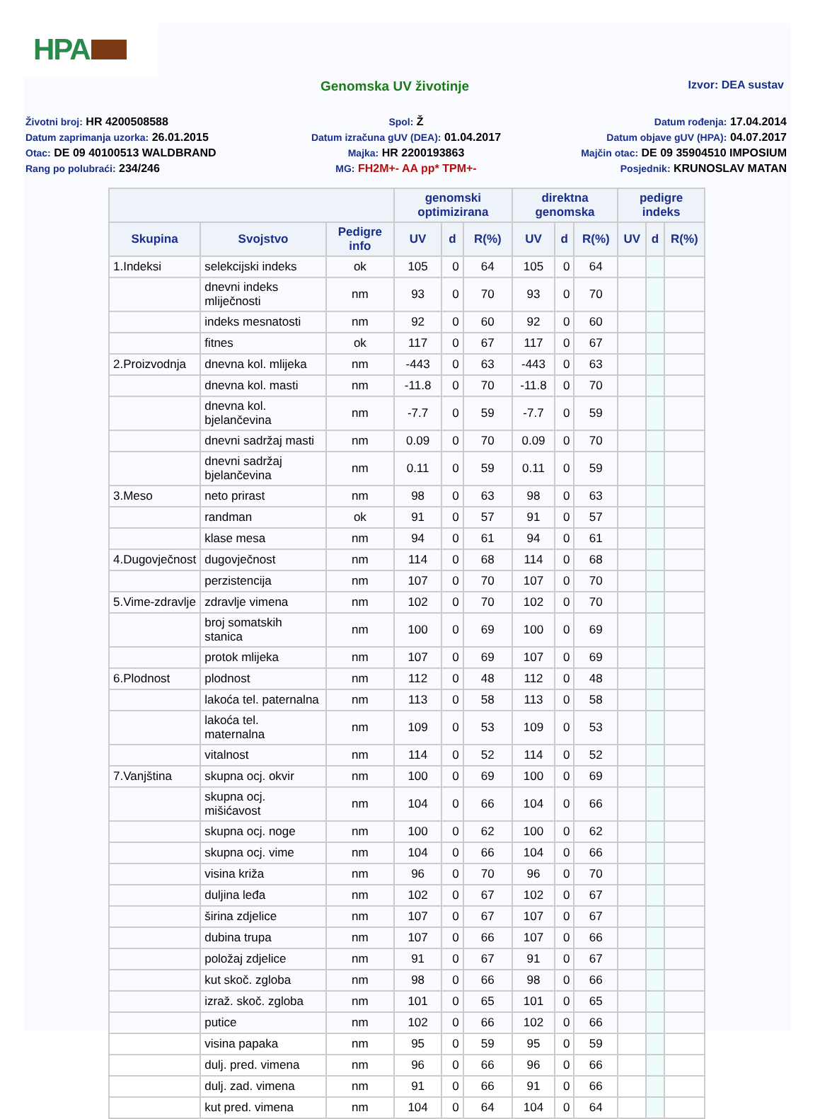HPA
Genomska UV životinje
Izvor: DEA sustav
Životni broj: HR 4200508588
Spol: Ž
Datum rođenja: 17.04.2014
Datum zaprimanja uzorka: 26.01.2015
Datum izračuna gUV (DEA): 01.04.2017
Datum objave gUV (HPA): 04.07.2017
Otac: DE 09 40100513 WALDBRAND
Majka: HR 2200193863
Majčin otac: DE 09 35904510 IMPOSIUM
Rang po polubraći: 234/246
MG: FH2M+- AA pp* TPM+-
Posjednik: KRUNOSLAV MATAN
| | | | genomski optimizirana | | | direktna genomska | | | pedigre indeks | | |
| --- | --- | --- | --- | --- | --- | --- | --- | --- | --- | --- | --- |
| Skupina | Svojstvo | Pedigre info | UV | d | R(%) | UV | d | R(%) | UV | d | R(%) |
| 1.Indeksi | selekcijski indeks | ok | 105 | 0 | 64 | 105 | 0 | 64 | | | |
| | dnevni indeks mliječnosti | nm | 93 | 0 | 70 | 93 | 0 | 70 | | | |
| | indeks mesnatosti | nm | 92 | 0 | 60 | 92 | 0 | 60 | | | |
| | fitnes | ok | 117 | 0 | 67 | 117 | 0 | 67 | | | |
| 2.Proizvodnja | dnevna kol. mlijeka | nm | -443 | 0 | 63 | -443 | 0 | 63 | | | |
| | dnevna kol. masti | nm | -11.8 | 0 | 70 | -11.8 | 0 | 70 | | | |
| | dnevna kol. bjelančevina | nm | -7.7 | 0 | 59 | -7.7 | 0 | 59 | | | |
| | dnevni sadržaj masti | nm | 0.09 | 0 | 70 | 0.09 | 0 | 70 | | | |
| | dnevni sadržaj bjelančevina | nm | 0.11 | 0 | 59 | 0.11 | 0 | 59 | | | |
| 3.Meso | neto prirast | nm | 98 | 0 | 63 | 98 | 0 | 63 | | | |
| | randman | ok | 91 | 0 | 57 | 91 | 0 | 57 | | | |
| | klase mesa | nm | 94 | 0 | 61 | 94 | 0 | 61 | | | |
| 4.Dugovječnost | dugovječnost | nm | 114 | 0 | 68 | 114 | 0 | 68 | | | |
| | perzistencija | nm | 107 | 0 | 70 | 107 | 0 | 70 | | | |
| 5.Vime-zdravlje | zdravlje vimena | nm | 102 | 0 | 70 | 102 | 0 | 70 | | | |
| | broj somatskih stanica | nm | 100 | 0 | 69 | 100 | 0 | 69 | | | |
| | protok mlijeka | nm | 107 | 0 | 69 | 107 | 0 | 69 | | | |
| 6.Plodnost | plodnost | nm | 112 | 0 | 48 | 112 | 0 | 48 | | | |
| | lakoća tel. paternalna | nm | 113 | 0 | 58 | 113 | 0 | 58 | | | |
| | lakoća tel. maternalna | nm | 109 | 0 | 53 | 109 | 0 | 53 | | | |
| | vitalnost | nm | 114 | 0 | 52 | 114 | 0 | 52 | | | |
| 7.Vanjština | skupna ocj. okvir | nm | 100 | 0 | 69 | 100 | 0 | 69 | | | |
| | skupna ocj. mišićavost | nm | 104 | 0 | 66 | 104 | 0 | 66 | | | |
| | skupna ocj. noge | nm | 100 | 0 | 62 | 100 | 0 | 62 | | | |
| | skupna ocj. vime | nm | 104 | 0 | 66 | 104 | 0 | 66 | | | |
| | visina križa | nm | 96 | 0 | 70 | 96 | 0 | 70 | | | |
| | duljina leđa | nm | 102 | 0 | 67 | 102 | 0 | 67 | | | |
| | širina zdjelice | nm | 107 | 0 | 67 | 107 | 0 | 67 | | | |
| | dubina trupa | nm | 107 | 0 | 66 | 107 | 0 | 66 | | | |
| | položaj zdjelice | nm | 91 | 0 | 67 | 91 | 0 | 67 | | | |
| | kut skoč. zgloba | nm | 98 | 0 | 66 | 98 | 0 | 66 | | | |
| | izraž. skoč. zgloba | nm | 101 | 0 | 65 | 101 | 0 | 65 | | | |
| | putice | nm | 102 | 0 | 66 | 102 | 0 | 66 | | | |
| | visina papaka | nm | 95 | 0 | 59 | 95 | 0 | 59 | | | |
| | dulj. pred. vimena | nm | 96 | 0 | 66 | 96 | 0 | 66 | | | |
| | dulj. zad. vimena | nm | 91 | 0 | 66 | 91 | 0 | 66 | | | |
| | kut pred. vimena | nm | 104 | 0 | 64 | 104 | 0 | 64 | | | |